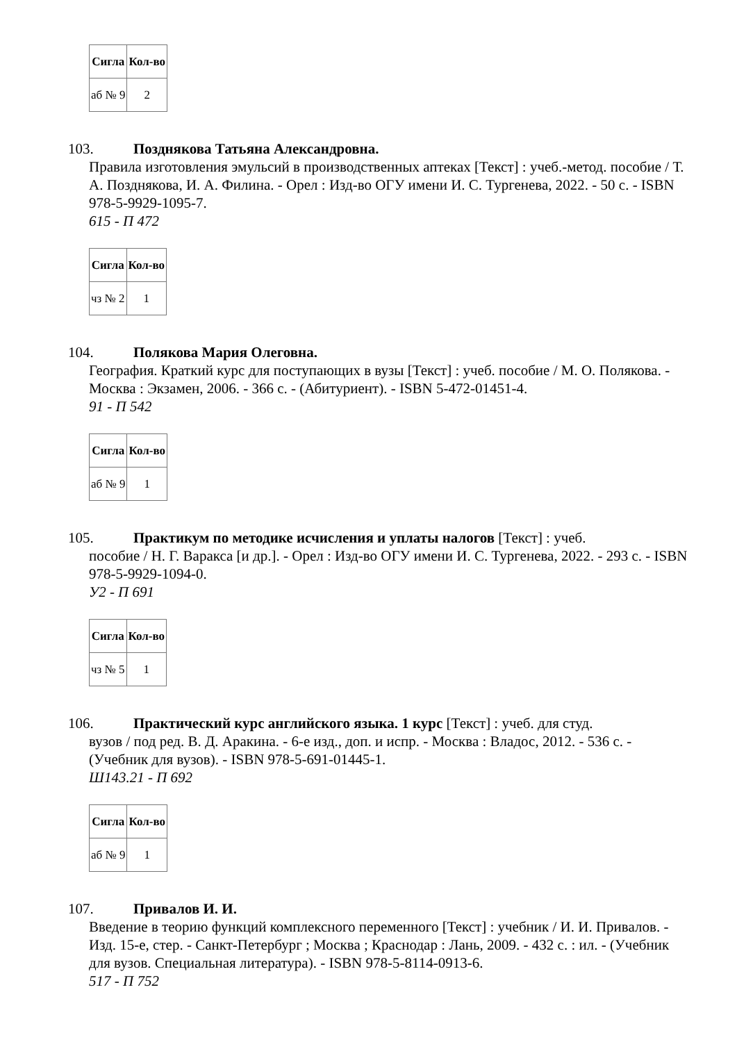| Сигла | Кол-во |
| --- | --- |
| аб № 9 | 2 |
103. Позднякова Татьяна Александровна.
Правила изготовления эмульсий в производственных аптеках [Текст] : учеб.-метод. пособие / Т. А. Позднякова, И. А. Филина. - Орел : Изд-во ОГУ имени И. С. Тургенева, 2022. - 50 с. - ISBN 978-5-9929-1095-7.
615 - П 472
| Сигла | Кол-во |
| --- | --- |
| чз № 2 | 1 |
104. Полякова Мария Олеговна.
География. Краткий курс для поступающих в вузы [Текст] : учеб. пособие / М. О. Полякова. - Москва : Экзамен, 2006. - 366 с. - (Абитуриент). - ISBN 5-472-01451-4.
91 - П 542
| Сигла | Кол-во |
| --- | --- |
| аб № 9 | 1 |
105. Практикум по методике исчисления и уплаты налогов [Текст] : учеб.
пособие / Н. Г. Варакса [и др.]. - Орел : Изд-во ОГУ имени И. С. Тургенева, 2022. - 293 с. - ISBN 978-5-9929-1094-0.
У2 - П 691
| Сигла | Кол-во |
| --- | --- |
| чз № 5 | 1 |
106. Практический курс английского языка. 1 курс [Текст] : учеб. для студ.
вузов / под ред. В. Д. Аракина. - 6-е изд., доп. и испр. - Москва : Владос, 2012. - 536 с. - (Учебник для вузов). - ISBN 978-5-691-01445-1.
Ш143.21 - П 692
| Сигла | Кол-во |
| --- | --- |
| аб № 9 | 1 |
107. Привалов И. И.
Введение в теорию функций комплексного переменного [Текст] : учебник / И. И. Привалов. - Изд. 15-е, стер. - Санкт-Петербург ; Москва ; Краснодар : Лань, 2009. - 432 с. : ил. - (Учебник для вузов. Специальная литература). - ISBN 978-5-8114-0913-6.
517 - П 752